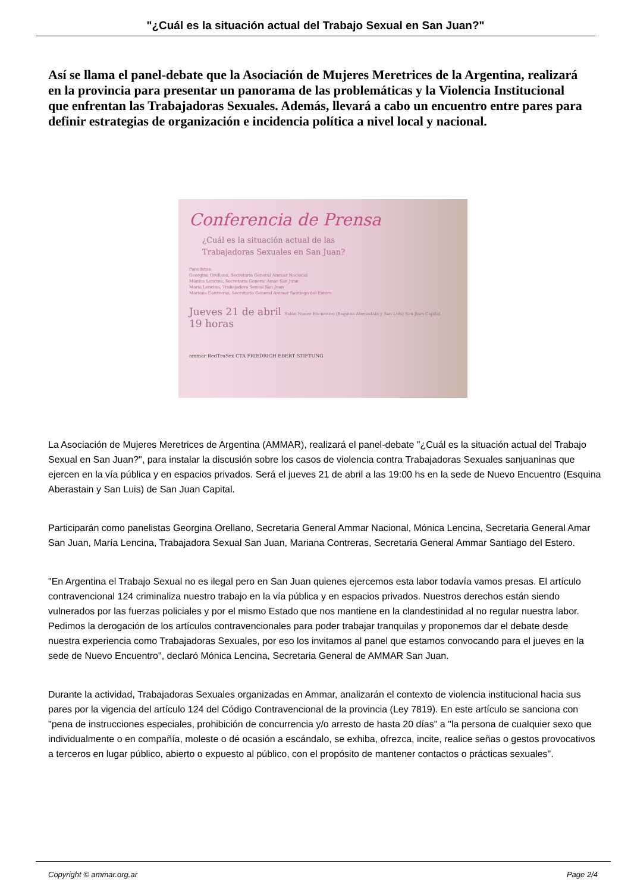"¿Cuál es la situación actual del Trabajo Sexual en San Juan?"
Así se llama el panel-debate que la Asociación de Mujeres Meretrices de la Argentina, realizará en la provincia para presentar un panorama de las problemáticas y la Violencia Institucional que enfrentan las Trabajadoras Sexuales. Además, llevará a cabo un encuentro entre pares para definir estrategias de organización e incidencia política a nivel local y nacional.
Conferencia de Prensa
¿Cuál es la situación actual de las
Trabajadoras Sexuales en San Juan?
Panelistas:
Georgina Orellano, Secretaria General Ammar Nacional
Mónica Lencina, Secretaria General Amar San Juan
María Lencina, Trabajadora Sexual San Juan
Mariana Contreras, Secretaria General Ammar Santiago del Estero
Jueves 21 de abril Salón Nuevo Encuentro (Esquina Aberastain y San Luis) San Juan Capital.
19 horas
ammar RedTraSex CTA FRIEDRICH EBERT STIFTUNG
La Asociación de Mujeres Meretrices de Argentina (AMMAR), realizará el panel-debate "¿Cuál es la situación actual del Trabajo Sexual en San Juan?", para instalar la discusión sobre los casos de violencia contra Trabajadoras Sexuales sanjuaninas que ejercen en la vía pública y en espacios privados. Será el jueves 21 de abril a las 19:00 hs en la sede de Nuevo Encuentro (Esquina Aberastain y San Luis) de San Juan Capital.
Participarán como panelistas Georgina Orellano, Secretaria General Ammar Nacional, Mónica Lencina, Secretaria General Amar San Juan, María Lencina, Trabajadora Sexual San Juan, Mariana Contreras, Secretaria General Ammar Santiago del Estero.
"En Argentina el Trabajo Sexual no es ilegal pero en San Juan quienes ejercemos esta labor todavía vamos presas. El artículo contravencional 124 criminaliza nuestro trabajo en la vía pública y en espacios privados. Nuestros derechos están siendo vulnerados por las fuerzas policiales y por el mismo Estado que nos mantiene en la clandestinidad al no regular nuestra labor. Pedimos la derogación de los artículos contravencionales para poder trabajar tranquilas y proponemos dar el debate desde nuestra experiencia como Trabajadoras Sexuales, por eso los invitamos al panel que estamos convocando para el jueves en la sede de Nuevo Encuentro", declaró Mónica Lencina, Secretaria General de AMMAR San Juan.
Durante la actividad, Trabajadoras Sexuales organizadas en Ammar, analizarán el contexto de violencia institucional hacia sus pares por la vigencia del artículo 124 del Código Contravencional de la provincia (Ley 7819). En este artículo se sanciona con "pena de instrucciones especiales, prohibición de concurrencia y/o arresto de hasta 20 días" a "la persona de cualquier sexo que individualmente o en compañía, moleste o dé ocasión a escándalo, se exhiba, ofrezca, incite, realice señas o gestos provocativos a terceros en lugar público, abierto o expuesto al público, con el propósito de mantener contactos o prácticas sexuales".
Copyright © ammar.org.ar Page 2/4